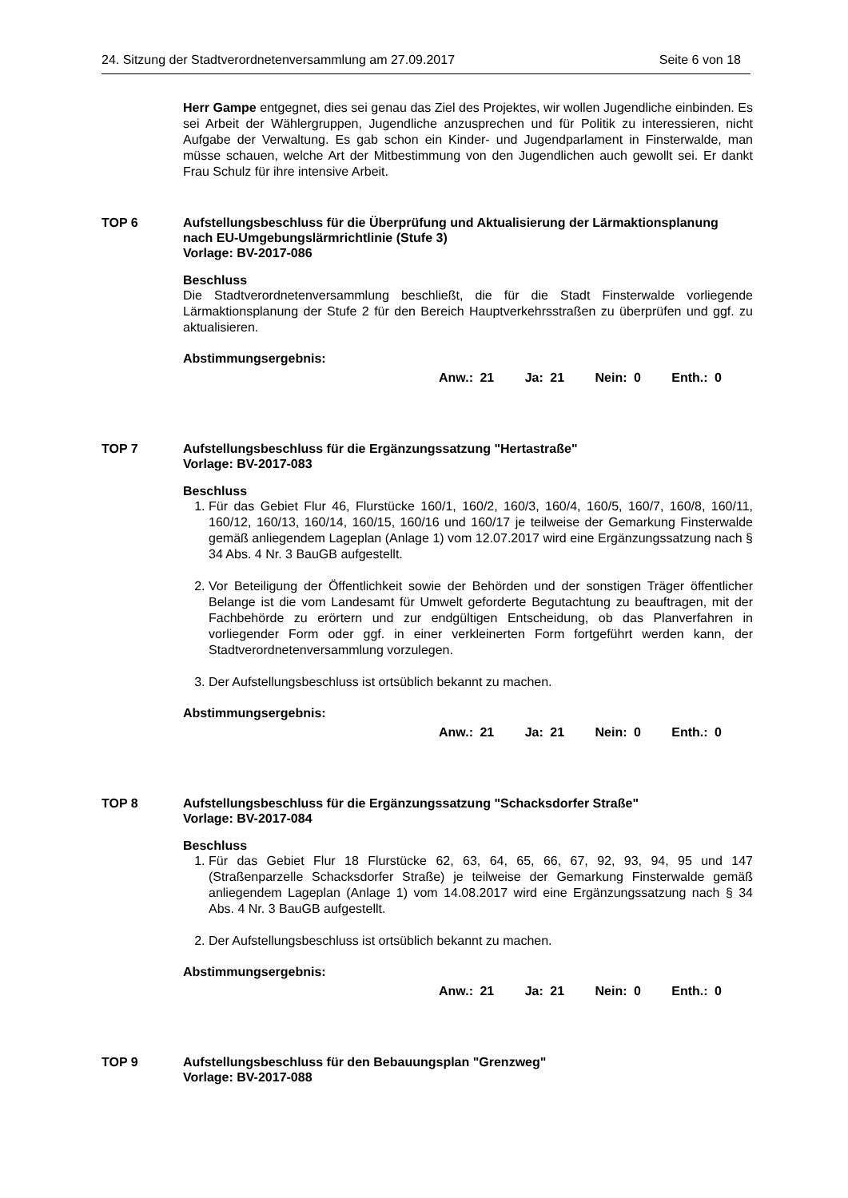24. Sitzung der Stadtverordnetenversammlung am 27.09.2017 Seite 6 von 18
Herr Gampe entgegnet, dies sei genau das Ziel des Projektes, wir wollen Jugendliche einbinden. Es sei Arbeit der Wählergruppen, Jugendliche anzusprechen und für Politik zu interessieren, nicht Aufgabe der Verwaltung. Es gab schon ein Kinder- und Jugendparlament in Finsterwalde, man müsse schauen, welche Art der Mitbestimmung von den Jugendlichen auch gewollt sei. Er dankt Frau Schulz für ihre intensive Arbeit.
TOP 6 Aufstellungsbeschluss für die Überprüfung und Aktualisierung der Lärmaktionsplanung nach EU-Umgebungslärmrichtlinie (Stufe 3)
Vorlage: BV-2017-086
Beschluss
Die Stadtverordnetenversammlung beschließt, die für die Stadt Finsterwalde vorliegende Lärmaktionsplanung der Stufe 2 für den Bereich Hauptverkehrsstraßen zu überprüfen und ggf. zu aktualisieren.
Abstimmungsergebnis:
Anw.: 21 Ja: 21 Nein: 0 Enth.: 0
TOP 7 Aufstellungsbeschluss für die Ergänzungssatzung "Hertastraße"
Vorlage: BV-2017-083
Beschluss
1. Für das Gebiet Flur 46, Flurstücke 160/1, 160/2, 160/3, 160/4, 160/5, 160/7, 160/8, 160/11, 160/12, 160/13, 160/14, 160/15, 160/16 und 160/17 je teilweise der Gemarkung Finsterwalde gemäß anliegendem Lageplan (Anlage 1) vom 12.07.2017 wird eine Ergänzungssatzung nach § 34 Abs. 4 Nr. 3 BauGB aufgestellt.
2. Vor Beteiligung der Öffentlichkeit sowie der Behörden und der sonstigen Träger öffentlicher Belange ist die vom Landesamt für Umwelt geforderte Begutachtung zu beauftragen, mit der Fachbehörde zu erörtern und zur endgültigen Entscheidung, ob das Planverfahren in vorliegender Form oder ggf. in einer verkleinerten Form fortgeführt werden kann, der Stadtverordnetenversammlung vorzulegen.
3. Der Aufstellungsbeschluss ist ortsüblich bekannt zu machen.
Abstimmungsergebnis:
Anw.: 21 Ja: 21 Nein: 0 Enth.: 0
TOP 8 Aufstellungsbeschluss für die Ergänzungssatzung "Schacksdorfer Straße"
Vorlage: BV-2017-084
Beschluss
1. Für das Gebiet Flur 18 Flurstücke 62, 63, 64, 65, 66, 67, 92, 93, 94, 95 und 147 (Straßenparzelle Schacksdorfer Straße) je teilweise der Gemarkung Finsterwalde gemäß anliegendem Lageplan (Anlage 1) vom 14.08.2017 wird eine Ergänzungssatzung nach § 34 Abs. 4 Nr. 3 BauGB aufgestellt.
2. Der Aufstellungsbeschluss ist ortsüblich bekannt zu machen.
Abstimmungsergebnis:
Anw.: 21 Ja: 21 Nein: 0 Enth.: 0
TOP 9 Aufstellungsbeschluss für den Bebauungsplan "Grenzweg"
Vorlage: BV-2017-088